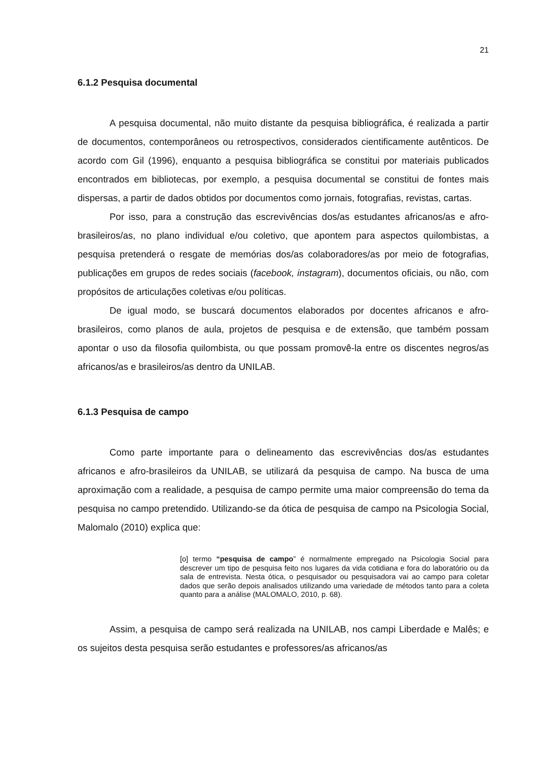21
6.1.2 Pesquisa documental
A pesquisa documental, não muito distante da pesquisa bibliográfica, é realizada a partir de documentos, contemporâneos ou retrospectivos, considerados cientificamente autênticos. De acordo com Gil (1996), enquanto a pesquisa bibliográfica se constitui por materiais publicados encontrados em bibliotecas, por exemplo, a pesquisa documental se constitui de fontes mais dispersas, a partir de dados obtidos por documentos como jornais, fotografias, revistas, cartas.
Por isso, para a construção das escrevivências dos/as estudantes africanos/as e afro-brasileiros/as, no plano individual e/ou coletivo, que apontem para aspectos quilombistas, a pesquisa pretenderá o resgate de memórias dos/as colaboradores/as por meio de fotografias, publicações em grupos de redes sociais (facebook, instagram), documentos oficiais, ou não, com propósitos de articulações coletivas e/ou políticas.
De igual modo, se buscará documentos elaborados por docentes africanos e afro-brasileiros, como planos de aula, projetos de pesquisa e de extensão, que também possam apontar o uso da filosofia quilombista, ou que possam promovê-la entre os discentes negros/as africanos/as e brasileiros/as dentro da UNILAB.
6.1.3 Pesquisa de campo
Como parte importante para o delineamento das escrevivências dos/as estudantes africanos e afro-brasileiros da UNILAB, se utilizará da pesquisa de campo. Na busca de uma aproximação com a realidade, a pesquisa de campo permite uma maior compreensão do tema da pesquisa no campo pretendido. Utilizando-se da ótica de pesquisa de campo na Psicologia Social, Malomalo (2010) explica que:
[o] termo “pesquisa de campo” é normalmente empregado na Psicologia Social para descrever um tipo de pesquisa feito nos lugares da vida cotidiana e fora do laboratório ou da sala de entrevista. Nesta ótica, o pesquisador ou pesquisadora vai ao campo para coletar dados que serão depois analisados utilizando uma variedade de métodos tanto para a coleta quanto para a análise (MALOMALO, 2010, p. 68).
Assim, a pesquisa de campo será realizada na UNILAB, nos campi Liberdade e Malês; e os sujeitos desta pesquisa serão estudantes e professores/as africanos/as